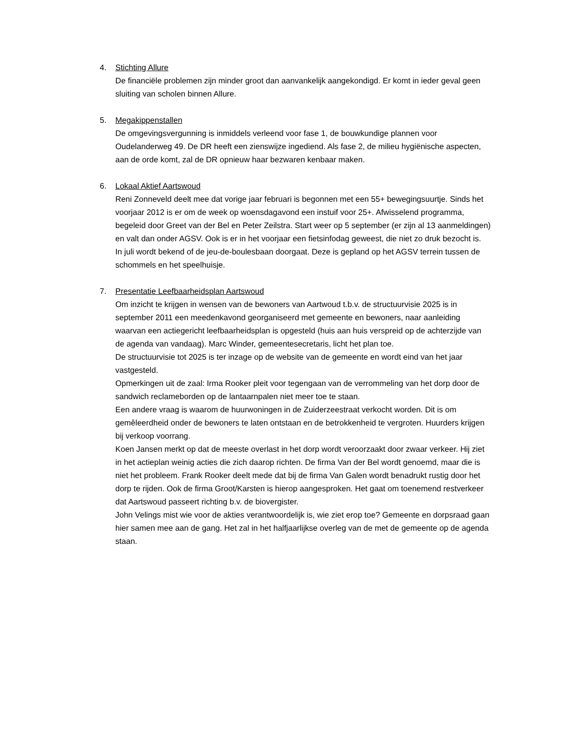4. Stichting Allure
De financiële problemen zijn minder groot dan aanvankelijk aangekondigd. Er komt in ieder geval geen sluiting van scholen binnen Allure.
5. Megakippenstallen
De omgevingsvergunning is inmiddels verleend voor fase 1, de bouwkundige plannen voor Oudelanderweg 49. De DR heeft een zienswijze ingediend. Als fase 2, de milieu hygiënische aspecten, aan de orde komt, zal de DR opnieuw haar bezwaren kenbaar maken.
6. Lokaal Aktief Aartswoud
Reni Zonneveld deelt mee dat vorige jaar februari is begonnen met een 55+ bewegingsuurtje. Sinds het voorjaar 2012 is er om de week op woensdagavond een instuif voor 25+. Afwisselend programma, begeleid door Greet van der Bel en Peter Zeilstra. Start weer op 5 september (er zijn al 13 aanmeldingen) en valt dan onder AGSV. Ook is er in het voorjaar een fietsinfodag geweest, die niet zo druk bezocht is.
In juli wordt bekend of de jeu-de-boulesbaan doorgaat. Deze is gepland op het AGSV terrein tussen de schommels en het speelhuisje.
7. Presentatie Leefbaarheidsplan Aartswoud
Om inzicht te krijgen in wensen van de bewoners van Aartwoud t.b.v. de structuurvisie 2025 is in september 2011 een meedenkavond georganiseerd met gemeente en bewoners, naar aanleiding waarvan een actiegericht leefbaarheidsplan is opgesteld (huis aan huis verspreid op de achterzijde van de agenda van vandaag). Marc Winder, gemeentesecretaris, licht het plan toe.
De structuurvisie tot 2025 is ter inzage op de website van de gemeente en wordt eind van het jaar vastgesteld.
Opmerkingen uit de zaal: Irma Rooker pleit voor tegengaan van de verrommeling van het dorp door de sandwich reclameborden op de lantaarnpalen niet meer toe te staan.
Een andere vraag is waarom de huurwoningen in de Zuiderzeestraat verkocht worden. Dit is om gemêleerdheid onder de bewoners te laten ontstaan en de betrokkenheid te vergroten. Huurders krijgen bij verkoop voorrang.
Koen Jansen merkt op dat de meeste overlast in het dorp wordt veroorzaakt door zwaar verkeer. Hij ziet in het actieplan weinig acties die zich daarop richten. De firma Van der Bel wordt genoemd, maar die is niet het probleem. Frank Rooker deelt mede dat bij de firma Van Galen wordt benadrukt rustig door het dorp te rijden. Ook de firma Groot/Karsten is hierop aangesproken. Het gaat om toenemend restverkeer dat Aartswoud passeert richting b.v. de biovergister.
John Velings mist wie voor de akties verantwoordelijk is, wie ziet erop toe? Gemeente en dorpsraad gaan hier samen mee aan de gang. Het zal in het halfjaarlijkse overleg van de met de gemeente op de agenda staan.